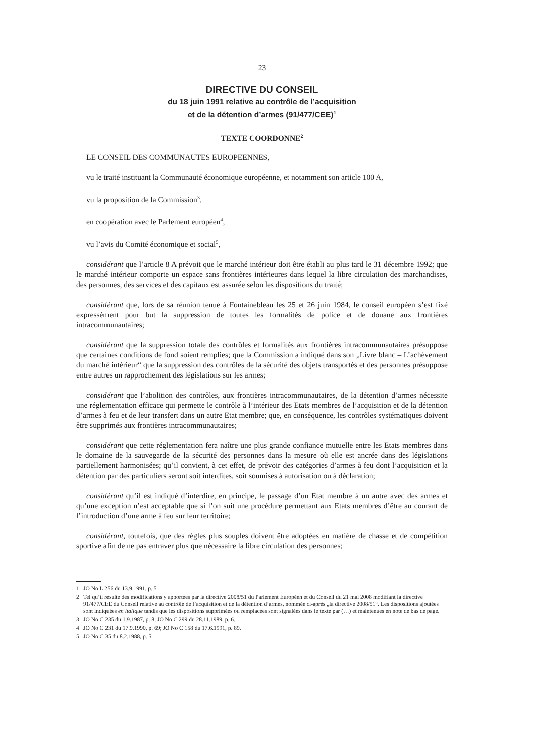23
DIRECTIVE DU CONSEIL
du 18 juin 1991 relative au contrôle de l’acquisition
et de la détention d’armes (91/477/CEE)<sup>1</sup>
TEXTE COORDONNE<sup>2</sup>
LE CONSEIL DES COMMUNAUTES EUROPEENNES,
vu le traité instituant la Communauté économique européenne, et notamment son article 100 A,
vu la proposition de la Commission<sup>3</sup>,
en coopération avec le Parlement européen<sup>4</sup>,
vu l’avis du Comité économique et social<sup>5</sup>,
considérant que l’article 8 A prévoit que le marché intérieur doit être établi au plus tard le 31 décembre 1992; que le marché intérieur comporte un espace sans frontières intérieures dans lequel la libre circulation des marchandises, des personnes, des services et des capitaux est assurée selon les dispositions du traité;
considérant que, lors de sa réunion tenue à Fontainebleau les 25 et 26 juin 1984, le conseil européen s’est fixé expressément pour but la suppression de toutes les formalités de police et de douane aux frontières intracommunautaires;
considérant que la suppression totale des contrôles et formalités aux frontières intracommunautaires présuppose que certaines conditions de fond soient remplies; que la Commission a indiqué dans son „Livre blanc – L’achèvement du marché intérieur“ que la suppression des contrôles de la sécurité des objets transportés et des personnes présuppose entre autres un rapprochement des législations sur les armes;
considérant que l’abolition des contrôles, aux frontières intracommunautaires, de la détention d’armes nécessite une réglementation efficace qui permette le contrôle à l’intérieur des Etats membres de l’acquisition et de la détention d’armes à feu et de leur transfert dans un autre Etat membre; que, en conséquence, les contrôles systématiques doivent être supprimés aux frontières intracommunautaires;
considérant que cette réglementation fera naître une plus grande confiance mutuelle entre les Etats membres dans le domaine de la sauvegarde de la sécurité des personnes dans la mesure où elle est ancrée dans des législations partiellement harmonisées; qu’il convient, à cet effet, de prévoir des catégories d’armes à feu dont l’acquisition et la détention par des particuliers seront soit interdites, soit soumises à autorisation ou à déclaration;
considérant qu’il est indiqué d’interdire, en principe, le passage d’un Etat membre à un autre avec des armes et qu’une exception n’est acceptable que si l’on suit une procédure permettant aux Etats membres d’être au courant de l’introduction d’une arme à feu sur leur territoire;
considérant, toutefois, que des règles plus souples doivent être adoptées en matière de chasse et de compétition sportive afin de ne pas entraver plus que nécessaire la libre circulation des personnes;
1 JO No L 256 du 13.9.1991, p. 51.
2 Tel qu’il résulte des modifications y apportées par la directive 2008/51 du Parlement Européen et du Conseil du 21 mai 2008 modifiant la directive 91/477/CEE du Conseil relative au contrôle de l’acquisition et de la détention d’armes, nommée ci-après „la directive 2008/51“. Les dispositions ajoutées sont indiquées en italique tandis que les dispositions supprimées ou remplacées sont signalées dans le texte par (…) et maintenues en note de bas de page.
3 JO No C 235 du 1.9.1987, p. 8; JO No C 299 du 28.11.1989, p. 6.
4 JO No C 231 du 17.9.1990, p. 69; JO No C 158 du 17.6.1991, p. 89.
5 JO No C 35 du 8.2.1988, p. 5.